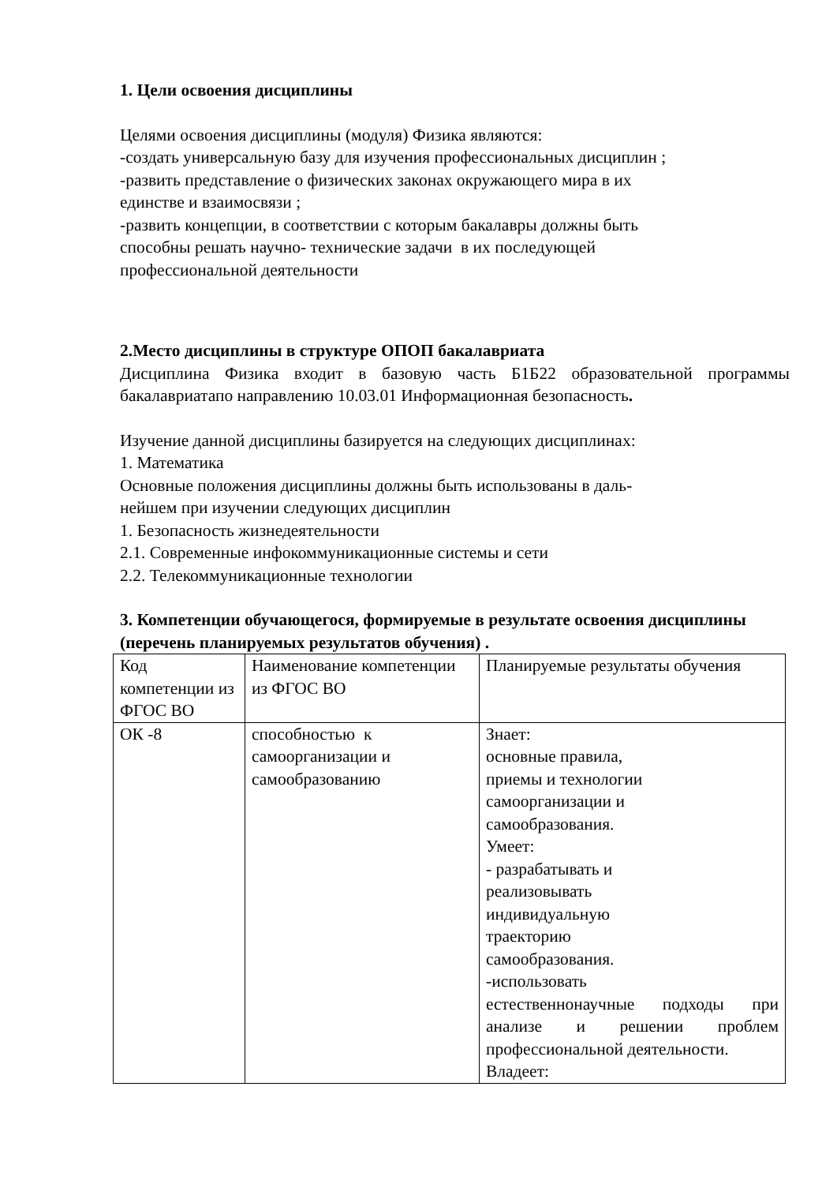1. Цели освоения дисциплины
Целями освоения дисциплины (модуля) Физика являются:
-создать универсальную базу для изучения профессиональных дисциплин ;
-развить представление о физических законах окружающего мира в их
единстве и взаимосвязи ;
-развить концепции, в соответствии с которым бакалавры должны быть
способны решать научно- технические задачи в их последующей
профессиональной деятельности
2.Место дисциплины в структуре ОПОП бакалавриата
Дисциплина Физика входит в базовую часть Б1Б22 образовательной программы бакалавриатапо направлению 10.03.01 Информационная безопасность.
Изучение данной дисциплины базируется на следующих дисциплинах:
1. Математика
Основные положения дисциплины должны быть использованы в даль-
нейшем при изучении следующих дисциплин
1. Безопасность жизнедеятельности
2.1. Современные инфокоммуникационные системы и сети
2.2. Телекоммуникационные технологии
3. Компетенции обучающегося, формируемые в результате освоения дисциплины (перечень планируемых результатов обучения) .
| Код компетенции из ФГОС ВО | Наименование компетенции из ФГОС ВО | Планируемые результаты обучения |
| ОК -8 | способностью к самоорганизации и самообразованию | Знает: основные правила, приемы и технологии самоорганизации и самообразования. Умеет: - разрабатывать и реализовывать индивидуальную траекторию самообразования. -использовать естественнонаучные подходы при анализе и решении проблем профессиональной деятельности. Владеет: |